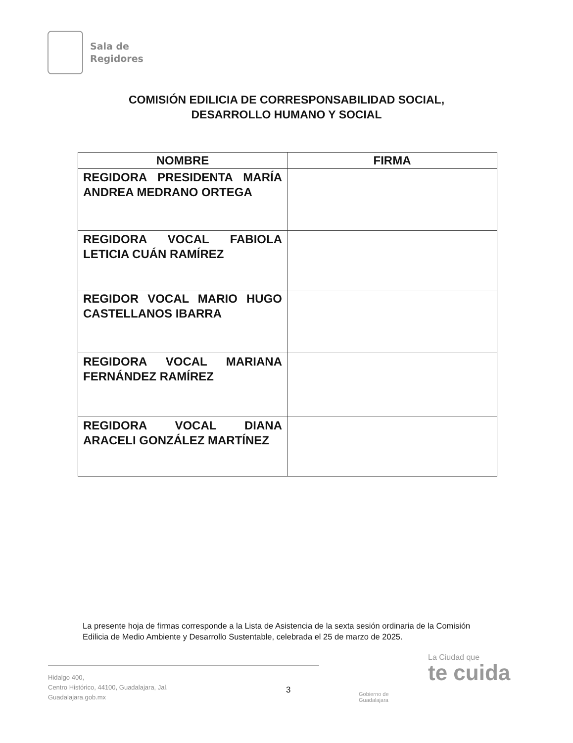Sala de
Regidores
COMISIÓN EDILICIA DE CORRESPONSABILIDAD SOCIAL,
DESARROLLO HUMANO Y SOCIAL
| NOMBRE | FIRMA |
| --- | --- |
| REGIDORA PRESIDENTA MARÍA ANDREA MEDRANO ORTEGA | |
| REGIDORA VOCAL FABIOLA LETICIA CUÁN RAMÍREZ | |
| REGIDOR VOCAL MARIO HUGO CASTELLANOS IBARRA | |
| REGIDORA VOCAL MARIANA FERNÁNDEZ RAMÍREZ | |
| REGIDORA VOCAL DIANA ARACELI GONZÁLEZ MARTÍNEZ | |
La presente hoja de firmas corresponde a la Lista de Asistencia de la sexta sesión ordinaria de la Comisión Edilicia de Medio Ambiente y Desarrollo Sustentable, celebrada el 25 de marzo de 2025.
Hidalgo 400,
Centro Histórico, 44100, Guadalajara, Jal.
Guadalajara.gob.mx
3
Gobierno de
Guadalajara
La Ciudad que
te cuida